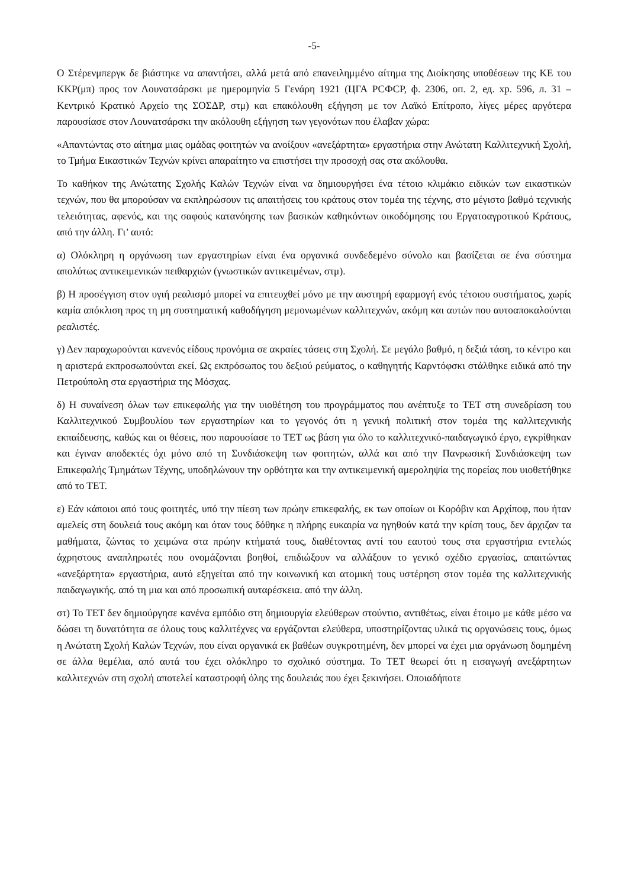-5-
Ο Στέρενμπεργκ δε βιάστηκε να απαντήσει, αλλά μετά από επανειλημμένο αίτημα της Διοίκησης υποθέσεων της ΚΕ του ΚΚΡ(μπ) προς τον Λουνατσάρσκι με ημερομηνία 5 Γενάρη 1921 (ЦГА РСФСР, ф. 2306, оп. 2, ед. хр. 596, л. 31 – Κεντρικό Κρατικό Αρχείο της ΣΟΣΔΡ, στμ) και επακόλουθη εξήγηση με τον Λαϊκό Επίτροπο, λίγες μέρες αργότερα παρουσίασε στον Λουνατσάρσκι την ακόλουθη εξήγηση των γεγονότων που έλαβαν χώρα:
«Απαντώντας στο αίτημα μιας ομάδας φοιτητών να ανοίξουν «ανεξάρτητα» εργαστήρια στην Ανώτατη Καλλιτεχνική Σχολή, το Τμήμα Εικαστικών Τεχνών κρίνει απαραίτητο να επιστήσει την προσοχή σας στα ακόλουθα.
Το καθήκον της Ανώτατης Σχολής Καλών Τεχνών είναι να δημιουργήσει ένα τέτοιο κλιμάκιο ειδικών των εικαστικών τεχνών, που θα μπορούσαν να εκπληρώσουν τις απαιτήσεις του κράτους στον τομέα της τέχνης, στο μέγιστο βαθμό τεχνικής τελειότητας, αφενός, και της σαφούς κατανόησης των βασικών καθηκόντων οικοδόμησης του Εργατοαγροτικού Κράτους, από την άλλη. Γι’ αυτό:
α) Ολόκληρη η οργάνωση των εργαστηρίων είναι ένα οργανικά συνδεδεμένο σύνολο και βασίζεται σε ένα σύστημα απολύτως αντικειμενικών πειθαρχιών (γνωστικών αντικειμένων, στμ).
β) Η προσέγγιση στον υγιή ρεαλισμό μπορεί να επιτευχθεί μόνο με την αυστηρή εφαρμογή ενός τέτοιου συστήματος, χωρίς καμία απόκλιση προς τη μη συστηματική καθοδήγηση μεμονωμένων καλλιτεχνών, ακόμη και αυτών που αυτοαποκαλούνται ρεαλιστές.
γ) Δεν παραχωρούνται κανενός είδους προνόμια σε ακραίες τάσεις στη Σχολή. Σε μεγάλο βαθμό, η δεξιά τάση, το κέντρο και η αριστερά εκπροσωπούνται εκεί. Ως εκπρόσωπος του δεξιού ρεύματος, ο καθηγητής Καρντόφσκι στάλθηκε ειδικά από την Πετρούπολη στα εργαστήρια της Μόσχας.
δ) Η συναίνεση όλων των επικεφαλής για την υιοθέτηση του προγράμματος που ανέπτυξε το ΤΕΤ στη συνεδρίαση του Καλλιτεχνικού Συμβουλίου των εργαστηρίων και το γεγονός ότι η γενική πολιτική στον τομέα της καλλιτεχνικής εκπαίδευσης, καθώς και οι θέσεις, που παρουσίασε το ΤΕΤ ως βάση για όλο το καλλιτεχνικό-παιδαγωγικό έργο, εγκρίθηκαν και έγιναν αποδεκτές όχι μόνο από τη Συνδιάσκεψη των φοιτητών, αλλά και από την Πανρωσική Συνδιάσκεψη των Επικεφαλής Τμημάτων Τέχνης, υποδηλώνουν την ορθότητα και την αντικειμενική αμεροληψία της πορείας που υιοθετήθηκε από το ΤΕΤ.
ε) Εάν κάποιοι από τους φοιτητές, υπό την πίεση των πρώην επικεφαλής, εκ των οποίων οι Κορόβιν και Αρχίποφ, που ήταν αμελείς στη δουλειά τους ακόμη και όταν τους δόθηκε η πλήρης ευκαιρία να ηγηθούν κατά την κρίση τους, δεν άρχιζαν τα μαθήματα, ζώντας το χειμώνα στα πρώην κτήματά τους, διαθέτοντας αντί του εαυτού τους στα εργαστήρια εντελώς άχρηστους αναπληρωτές που ονομάζονται βοηθοί, επιδιώξουν να αλλάξουν το γενικό σχέδιο εργασίας, απαιτώντας «ανεξάρτητα» εργαστήρια, αυτό εξηγείται από την κοινωνική και ατομική τους υστέρηση στον τομέα της καλλιτεχνικής παιδαγωγικής. από τη μια και από προσωπική αυταρέσκεια. από την άλλη.
στ) Το ΤΕΤ δεν δημιούργησε κανένα εμπόδιο στη δημιουργία ελεύθερων στούντιο, αντιθέτως, είναι έτοιμο με κάθε μέσο να δώσει τη δυνατότητα σε όλους τους καλλιτέχνες να εργάζονται ελεύθερα, υποστηρίζοντας υλικά τις οργανώσεις τους, όμως η Ανώτατη Σχολή Καλών Τεχνών, που είναι οργανικά εκ βαθέων συγκροτημένη, δεν μπορεί να έχει μια οργάνωση δομημένη σε άλλα θεμέλια, από αυτά του έχει ολόκληρο το σχολικό σύστημα. Το ΤΕΤ θεωρεί ότι η εισαγωγή ανεξάρτητων καλλιτεχνών στη σχολή αποτελεί καταστροφή όλης της δουλειάς που έχει ξεκινήσει. Οποιαδήποτε